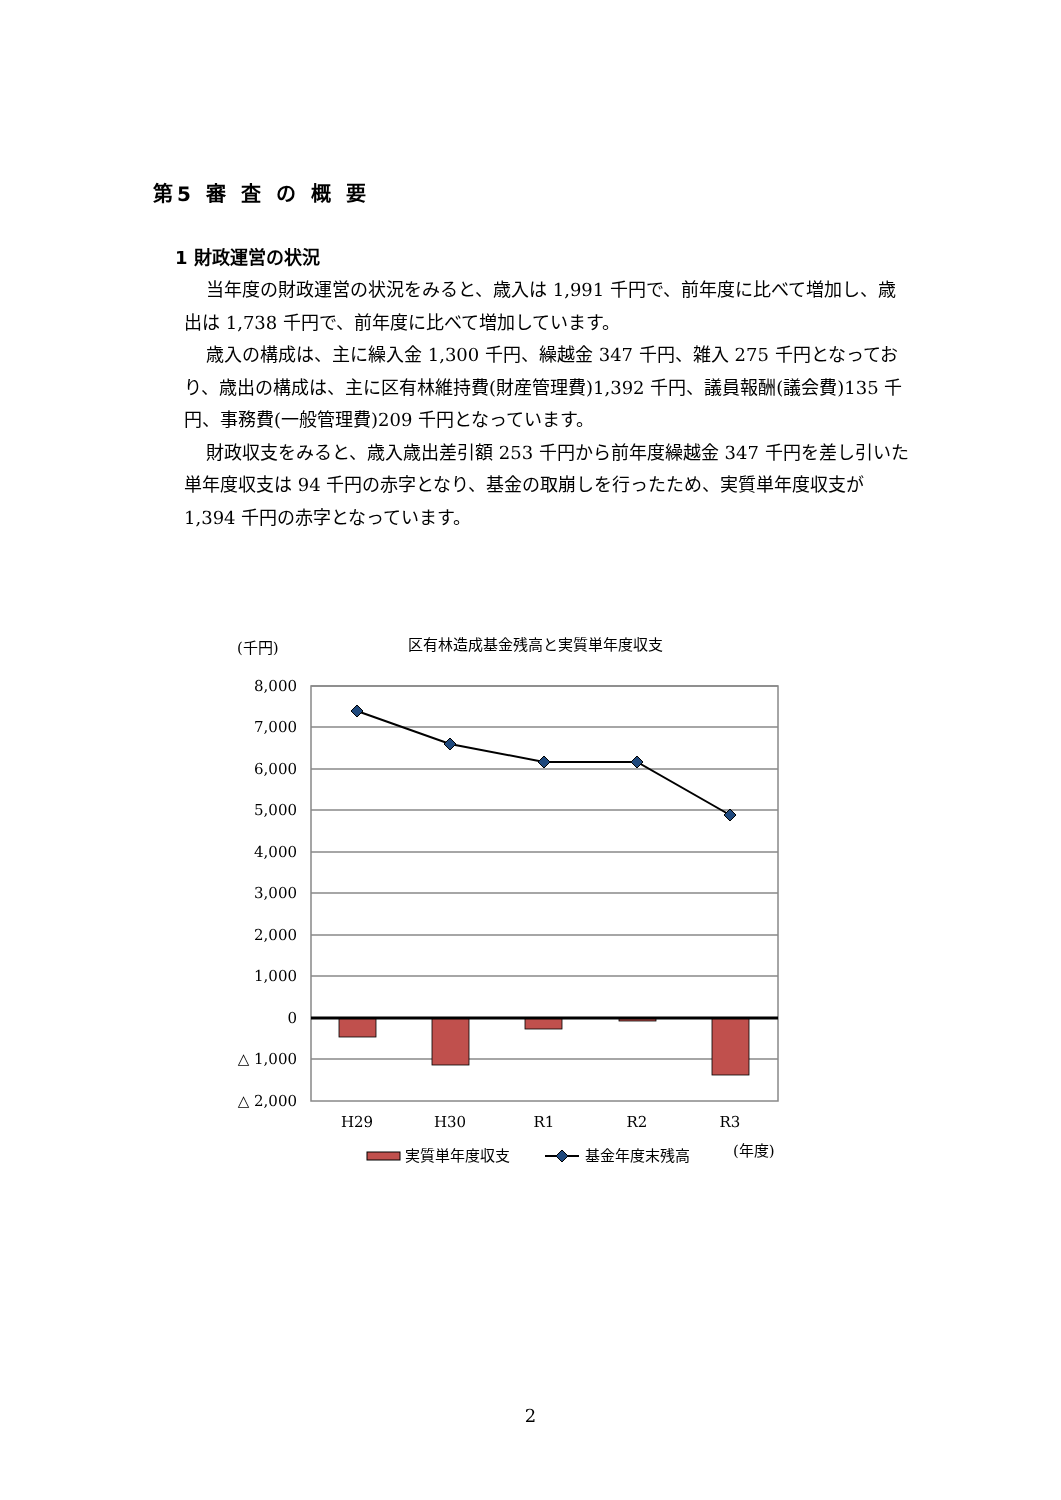第5 審 査 の 概 要
1 財政運営の状況
当年度の財政運営の状況をみると、歳入は 1,991 千円で、前年度に比べて増加し、歳出は 1,738 千円で、前年度に比べて増加しています。
歳入の構成は、主に繰入金 1,300 千円、繰越金 347 千円、雑入 275 千円となっており、歳出の構成は、主に区有林維持費(財産管理費)1,392 千円、議員報酬(議会費)135 千円、事務費(一般管理費)209 千円となっています。
財政収支をみると、歳入歳出差引額 253 千円から前年度繰越金 347 千円を差し引いた単年度収支は 94 千円の赤字となり、基金の取崩しを行ったため、実質単年度収支が 1,394 千円の赤字となっています。
(千円)
区有林造成基金残高と実質単年度収支
8,000
7,000
6,000
5,000
4,000
3,000
2,000
1,000
0
△ 1,000
△ 2,000
H29
H30
R1
R2
R3
実質単年度収支
基金年度末残高
(年度)
2